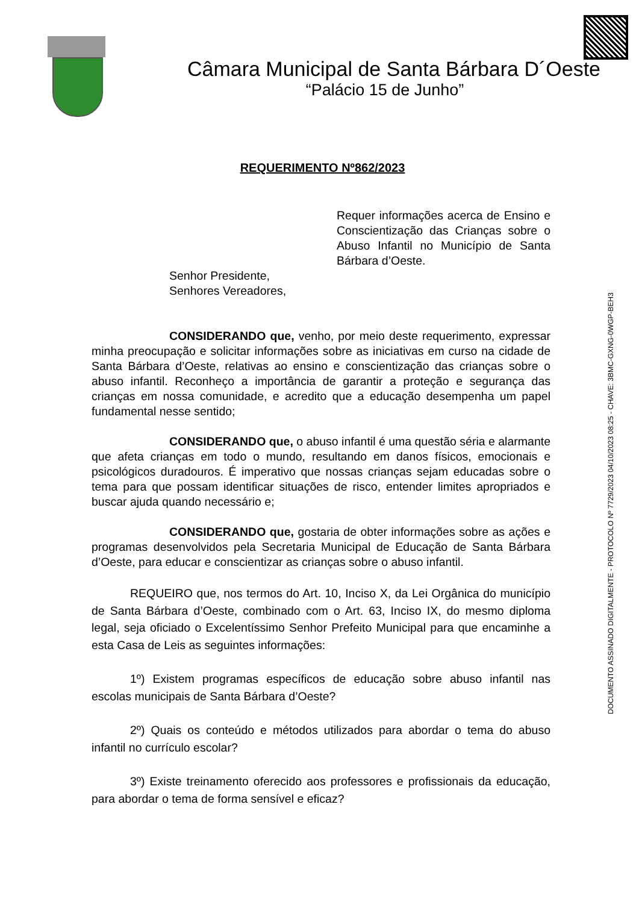Câmara Municipal de Santa Bárbara D´Oeste
“Palácio 15 de Junho”
DOCUMENTO ASSINADO DIGITALMENTE - PROTOCOLO Nº 7729/2023 04/10/2023 08:25 - CHAVE: 3BMC-GXNG-0WGP-BEH3
REQUERIMENTO Nº862/2023
Requer informações acerca de Ensino e Conscientização das Crianças sobre o Abuso Infantil no Município de Santa Bárbara d’Oeste.
Senhor Presidente,
Senhores Vereadores,
CONSIDERANDO que, venho, por meio deste requerimento, expressar minha preocupação e solicitar informações sobre as iniciativas em curso na cidade de Santa Bárbara d’Oeste, relativas ao ensino e conscientização das crianças sobre o abuso infantil. Reconheço a importância de garantir a proteção e segurança das crianças em nossa comunidade, e acredito que a educação desempenha um papel fundamental nesse sentido;
CONSIDERANDO que, o abuso infantil é uma questão séria e alarmante que afeta crianças em todo o mundo, resultando em danos físicos, emocionais e psicológicos duradouros. É imperativo que nossas crianças sejam educadas sobre o tema para que possam identificar situações de risco, entender limites apropriados e buscar ajuda quando necessário e;
CONSIDERANDO que, gostaria de obter informações sobre as ações e programas desenvolvidos pela Secretaria Municipal de Educação de Santa Bárbara d’Oeste, para educar e conscientizar as crianças sobre o abuso infantil.
REQUEIRO que, nos termos do Art. 10, Inciso X, da Lei Orgânica do município de Santa Bárbara d’Oeste, combinado com o Art. 63, Inciso IX, do mesmo diploma legal, seja oficiado o Excelentíssimo Senhor Prefeito Municipal para que encaminhe a esta Casa de Leis as seguintes informações:
1º) Existem programas específicos de educação sobre abuso infantil nas escolas municipais de Santa Bárbara d’Oeste?
2º) Quais os conteúdo e métodos utilizados para abordar o tema do abuso infantil no currículo escolar?
3º) Existe treinamento oferecido aos professores e profissionais da educação, para abordar o tema de forma sensível e eficaz?